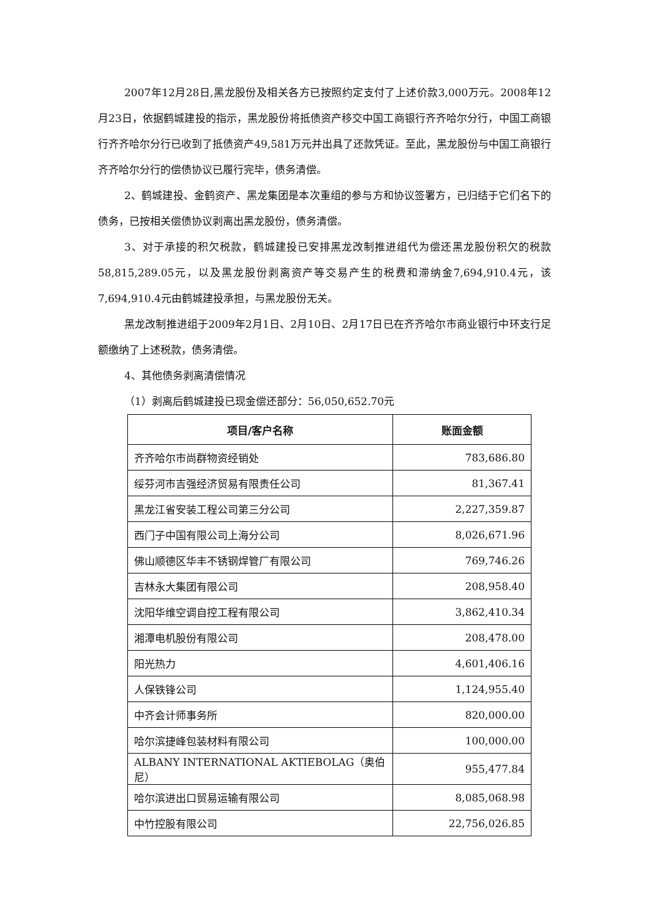2007年12月28日,黑龙股份及相关各方已按照约定支付了上述价款3,000万元。2008年12月23日，依据鹤城建投的指示，黑龙股份将抵债资产移交中国工商银行齐齐哈尔分行，中国工商银行齐齐哈尔分行已收到了抵债资产49,581万元并出具了还款凭证。至此，黑龙股份与中国工商银行齐齐哈尔分行的偿债协议已履行完毕，债务清偿。
2、鹤城建投、金鹤资产、黑龙集团是本次重组的参与方和协议签署方，已归结于它们名下的债务，已按相关偿债协议剥离出黑龙股份，债务清偿。
3、对于承接的积欠税款，鹤城建投已安排黑龙改制推进组代为偿还黑龙股份积欠的税款58,815,289.05元，以及黑龙股份剥离资产等交易产生的税费和滞纳金7,694,910.4元，该7,694,910.4元由鹤城建投承担，与黑龙股份无关。
黑龙改制推进组于2009年2月1日、2月10日、2月17日已在齐齐哈尔市商业银行中环支行足额缴纳了上述税款，债务清偿。
4、其他债务剥离清偿情况
（1）剥离后鹤城建投已现金偿还部分：56,050,652.70元
| 项目/客户名称 | 账面金额 |
| --- | --- |
| 齐齐哈尔市尚群物资经销处 | 783,686.80 |
| 绥芬河市吉强经济贸易有限责任公司 | 81,367.41 |
| 黑龙江省安装工程公司第三分公司 | 2,227,359.87 |
| 西门子中国有限公司上海分公司 | 8,026,671.96 |
| 佛山顺德区华丰不锈钢焊管厂有限公司 | 769,746.26 |
| 吉林永大集团有限公司 | 208,958.40 |
| 沈阳华维空调自控工程有限公司 | 3,862,410.34 |
| 湘潭电机股份有限公司 | 208,478.00 |
| 阳光热力 | 4,601,406.16 |
| 人保铁锋公司 | 1,124,955.40 |
| 中齐会计师事务所 | 820,000.00 |
| 哈尔滨捷峰包装材料有限公司 | 100,000.00 |
| ALBANY INTERNATIONAL AKTIEBOLAG（奥伯尼） | 955,477.84 |
| 哈尔滨进出口贸易运输有限公司 | 8,085,068.98 |
| 中竹控股有限公司 | 22,756,026.85 |